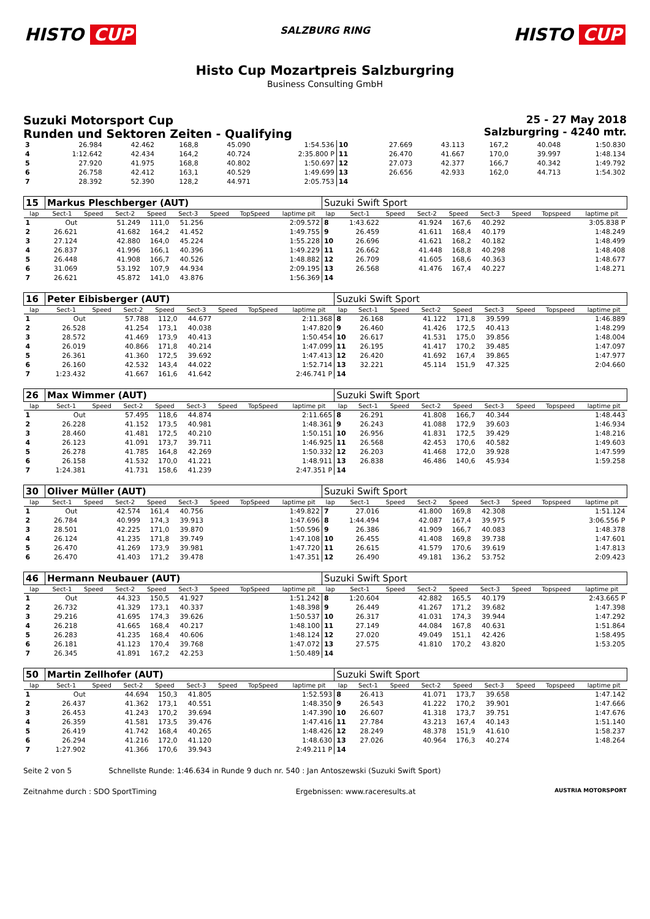HISTO CUP
SALZBURG RING
HISTO CUP
Histo Cup Mozartpreis Salzburgring
Business Consulting GmbH
Suzuki Motorsport Cup
Runden und Sektoren Zeiten - Qualifying
25 - 27 May 2018
Salzburgring - 4240 mtr.
| 3 | 26.984 | 42.462 | 168,8 | 45.090 | | 1:54.536 | 10 | 27.669 | 43.113 | 167,2 | 40.048 | 1:50.830 |
| 4 | 1:12.642 | 42.434 | 164,2 | 40.724 | | 2:35.800 P | 11 | 26.470 | 41.667 | 170,0 | 39.997 | 1:48.134 |
| 5 | 27.920 | 41.975 | 168,8 | 40.802 | | 1:50.697 | 12 | 27.073 | 42.377 | 166,7 | 40.342 | 1:49.792 |
| 6 | 26.758 | 42.412 | 163,1 | 40.529 | | 1:49.699 | 13 | 26.656 | 42.933 | 162,0 | 44.713 | 1:54.302 |
| 7 | 28.392 | 52.390 | 128,2 | 44.971 | | 2:05.753 | 14 | | | | | |
| 15 | Markus Pleschberger (AUT) | | | | | | | | Suzuki Swift Sport | | | | | | | | |
| lap | Sect-1 | Speed | Sect-2 | Speed | Sect-3 | Speed | TopSpeed | laptime pit | lap | Sect-1 | Speed | Sect-2 | Speed | Sect-3 | Speed | Topspeed | laptime pit |
| 1 | Out | | 51.249 | 111,0 | 51.256 | | | 2:09.572 | 8 | 1:43.622 | | 41.924 | 167,6 | 40.292 | | | 3:05.838 P |
| 2 | 26.621 | | 41.682 | 164,2 | 41.452 | | | 1:49.755 | 9 | 26.459 | | 41.611 | 168,4 | 40.179 | | | 1:48.249 |
| 3 | 27.124 | | 42.880 | 164,0 | 45.224 | | | 1:55.228 | 10 | 26.696 | | 41.621 | 168,2 | 40.182 | | | 1:48.499 |
| 4 | 26.837 | | 41.996 | 166,1 | 40.396 | | | 1:49.229 | 11 | 26.662 | | 41.448 | 168,8 | 40.298 | | | 1:48.408 |
| 5 | 26.448 | | 41.908 | 166,7 | 40.526 | | | 1:48.882 | 12 | 26.709 | | 41.605 | 168,6 | 40.363 | | | 1:48.677 |
| 6 | 31.069 | | 53.192 | 107,9 | 44.934 | | | 2:09.195 | 13 | 26.568 | | 41.476 | 167,4 | 40.227 | | | 1:48.271 |
| 7 | 26.621 | | 45.872 | 141,0 | 43.876 | | | 1:56.369 | 14 | | | | | | | | |
| 16 | Peter Eibisberger (AUT) | | | | | | | | Suzuki Swift Sport | | | | | | | | |
| lap | Sect-1 | Speed | Sect-2 | Speed | Sect-3 | Speed | TopSpeed | laptime pit | lap | Sect-1 | Speed | Sect-2 | Speed | Sect-3 | Speed | Topspeed | laptime pit |
| 1 | Out | | 57.788 | 112,0 | 44.677 | | | 2:11.368 | 8 | 26.168 | | 41.122 | 171,8 | 39.599 | | | 1:46.889 |
| 2 | 26.528 | | 41.254 | 173,1 | 40.038 | | | 1:47.820 | 9 | 26.460 | | 41.426 | 172,5 | 40.413 | | | 1:48.299 |
| 3 | 28.572 | | 41.469 | 173,9 | 40.413 | | | 1:50.454 | 10 | 26.617 | | 41.531 | 175,0 | 39.856 | | | 1:48.004 |
| 4 | 26.019 | | 40.866 | 171,8 | 40.214 | | | 1:47.099 | 11 | 26.195 | | 41.417 | 170,2 | 39.485 | | | 1:47.097 |
| 5 | 26.361 | | 41.360 | 172,5 | 39.692 | | | 1:47.413 | 12 | 26.420 | | 41.692 | 167,4 | 39.865 | | | 1:47.977 |
| 6 | 26.160 | | 42.532 | 143,4 | 44.022 | | | 1:52.714 | 13 | 32.221 | | 45.114 | 151,9 | 47.325 | | | 2:04.660 |
| 7 | 1:23.432 | | 41.667 | 161,6 | 41.642 | | | 2:46.741 P | 14 | | | | | | | | |
| 26 | Max Wimmer (AUT) | | | | | | | | Suzuki Swift Sport | | | | | | | | |
| lap | Sect-1 | Speed | Sect-2 | Speed | Sect-3 | Speed | TopSpeed | laptime pit | lap | Sect-1 | Speed | Sect-2 | Speed | Sect-3 | Speed | Topspeed | laptime pit |
| 1 | Out | | 57.495 | 118,6 | 44.874 | | | 2:11.665 | 8 | 26.291 | | 41.808 | 166,7 | 40.344 | | | 1:48.443 |
| 2 | 26.228 | | 41.152 | 173,5 | 40.981 | | | 1:48.361 | 9 | 26.243 | | 41.088 | 172,9 | 39.603 | | | 1:46.934 |
| 3 | 28.460 | | 41.481 | 172,5 | 40.210 | | | 1:50.151 | 10 | 26.956 | | 41.831 | 172,5 | 39.429 | | | 1:48.216 |
| 4 | 26.123 | | 41.091 | 173,7 | 39.711 | | | 1:46.925 | 11 | 26.568 | | 42.453 | 170,6 | 40.582 | | | 1:49.603 |
| 5 | 26.278 | | 41.785 | 164,8 | 42.269 | | | 1:50.332 | 12 | 26.203 | | 41.468 | 172,0 | 39.928 | | | 1:47.599 |
| 6 | 26.158 | | 41.532 | 170,0 | 41.221 | | | 1:48.911 | 13 | 26.838 | | 46.486 | 140,6 | 45.934 | | | 1:59.258 |
| 7 | 1:24.381 | | 41.731 | 158,6 | 41.239 | | | 2:47.351 P | 14 | | | | | | | | |
| 30 | Oliver Müller (AUT) | | | | | | | | Suzuki Swift Sport | | | | | | | | |
| lap | Sect-1 | Speed | Sect-2 | Speed | Sect-3 | Speed | TopSpeed | laptime pit | lap | Sect-1 | Speed | Sect-2 | Speed | Sect-3 | Speed | Topspeed | laptime pit |
| 1 | Out | | 42.574 | 161,4 | 40.756 | | | 1:49.822 | 7 | 27.016 | | 41.800 | 169,8 | 42.308 | | | 1:51.124 |
| 2 | 26.784 | | 40.999 | 174,3 | 39.913 | | | 1:47.696 | 8 | 1:44.494 | | 42.087 | 167,4 | 39.975 | | | 3:06.556 P |
| 3 | 28.501 | | 42.225 | 171,0 | 39.870 | | | 1:50.596 | 9 | 26.386 | | 41.909 | 166,7 | 40.083 | | | 1:48.378 |
| 4 | 26.124 | | 41.235 | 171,8 | 39.749 | | | 1:47.108 | 10 | 26.455 | | 41.408 | 169,8 | 39.738 | | | 1:47.601 |
| 5 | 26.470 | | 41.269 | 173,9 | 39.981 | | | 1:47.720 | 11 | 26.615 | | 41.579 | 170,6 | 39.619 | | | 1:47.813 |
| 6 | 26.470 | | 41.403 | 171,2 | 39.478 | | | 1:47.351 | 12 | 26.490 | | 49.181 | 136,2 | 53.752 | | | 2:09.423 |
| 46 | Hermann Neubauer (AUT) | | | | | | | | Suzuki Swift Sport | | | | | | | | |
| lap | Sect-1 | Speed | Sect-2 | Speed | Sect-3 | Speed | TopSpeed | laptime pit | lap | Sect-1 | Speed | Sect-2 | Speed | Sect-3 | Speed | Topspeed | laptime pit |
| 1 | Out | | 44.323 | 150,5 | 41.927 | | | 1:51.242 | 8 | 1:20.604 | | 42.882 | 165,5 | 40.179 | | | 2:43.665 P |
| 2 | 26.732 | | 41.329 | 173,1 | 40.337 | | | 1:48.398 | 9 | 26.449 | | 41.267 | 171,2 | 39.682 | | | 1:47.398 |
| 3 | 29.216 | | 41.695 | 174,3 | 39.626 | | | 1:50.537 | 10 | 26.317 | | 41.031 | 174,3 | 39.944 | | | 1:47.292 |
| 4 | 26.218 | | 41.665 | 168,4 | 40.217 | | | 1:48.100 | 11 | 27.149 | | 44.084 | 167,8 | 40.631 | | | 1:51.864 |
| 5 | 26.283 | | 41.235 | 168,4 | 40.606 | | | 1:48.124 | 12 | 27.020 | | 49.049 | 151,1 | 42.426 | | | 1:58.495 |
| 6 | 26.181 | | 41.123 | 170,4 | 39.768 | | | 1:47.072 | 13 | 27.575 | | 41.810 | 170,2 | 43.820 | | | 1:53.205 |
| 7 | 26.345 | | 41.891 | 167,2 | 42.253 | | | 1:50.489 | 14 | | | | | | | | |
| 50 | Martin Zellhofer (AUT) | | | | | | | | Suzuki Swift Sport | | | | | | | | |
| lap | Sect-1 | Speed | Sect-2 | Speed | Sect-3 | Speed | TopSpeed | laptime pit | lap | Sect-1 | Speed | Sect-2 | Speed | Sect-3 | Speed | Topspeed | laptime pit |
| 1 | Out | | 44.694 | 150,3 | 41.805 | | | 1:52.593 | 8 | 26.413 | | 41.071 | 173,7 | 39.658 | | | 1:47.142 |
| 2 | 26.437 | | 41.362 | 173,1 | 40.551 | | | 1:48.350 | 9 | 26.543 | | 41.222 | 170,2 | 39.901 | | | 1:47.666 |
| 3 | 26.453 | | 41.243 | 170,2 | 39.694 | | | 1:47.390 | 10 | 26.607 | | 41.318 | 173,7 | 39.751 | | | 1:47.676 |
| 4 | 26.359 | | 41.581 | 173,5 | 39.476 | | | 1:47.416 | 11 | 27.784 | | 43.213 | 167,4 | 40.143 | | | 1:51.140 |
| 5 | 26.419 | | 41.742 | 168,4 | 40.265 | | | 1:48.426 | 12 | 28.249 | | 48.378 | 151,9 | 41.610 | | | 1:58.237 |
| 6 | 26.294 | | 41.216 | 172,0 | 41.120 | | | 1:48.630 | 13 | 27.026 | | 40.964 | 176,3 | 40.274 | | | 1:48.264 |
| 7 | 1:27.902 | | 41.366 | 170,6 | 39.943 | | | 2:49.211 P | 14 | | | | | | | | |
Seite 2 von 5 Schnellste Runde: 1:46.634 in Runde 9 duch nr. 540 : Jan Antoszewski (Suzuki Swift Sport)
Zeitnahme durch : SDO SportTiming Ergebnissen: www.raceresults.at AUSTRIA MOTORSPORT